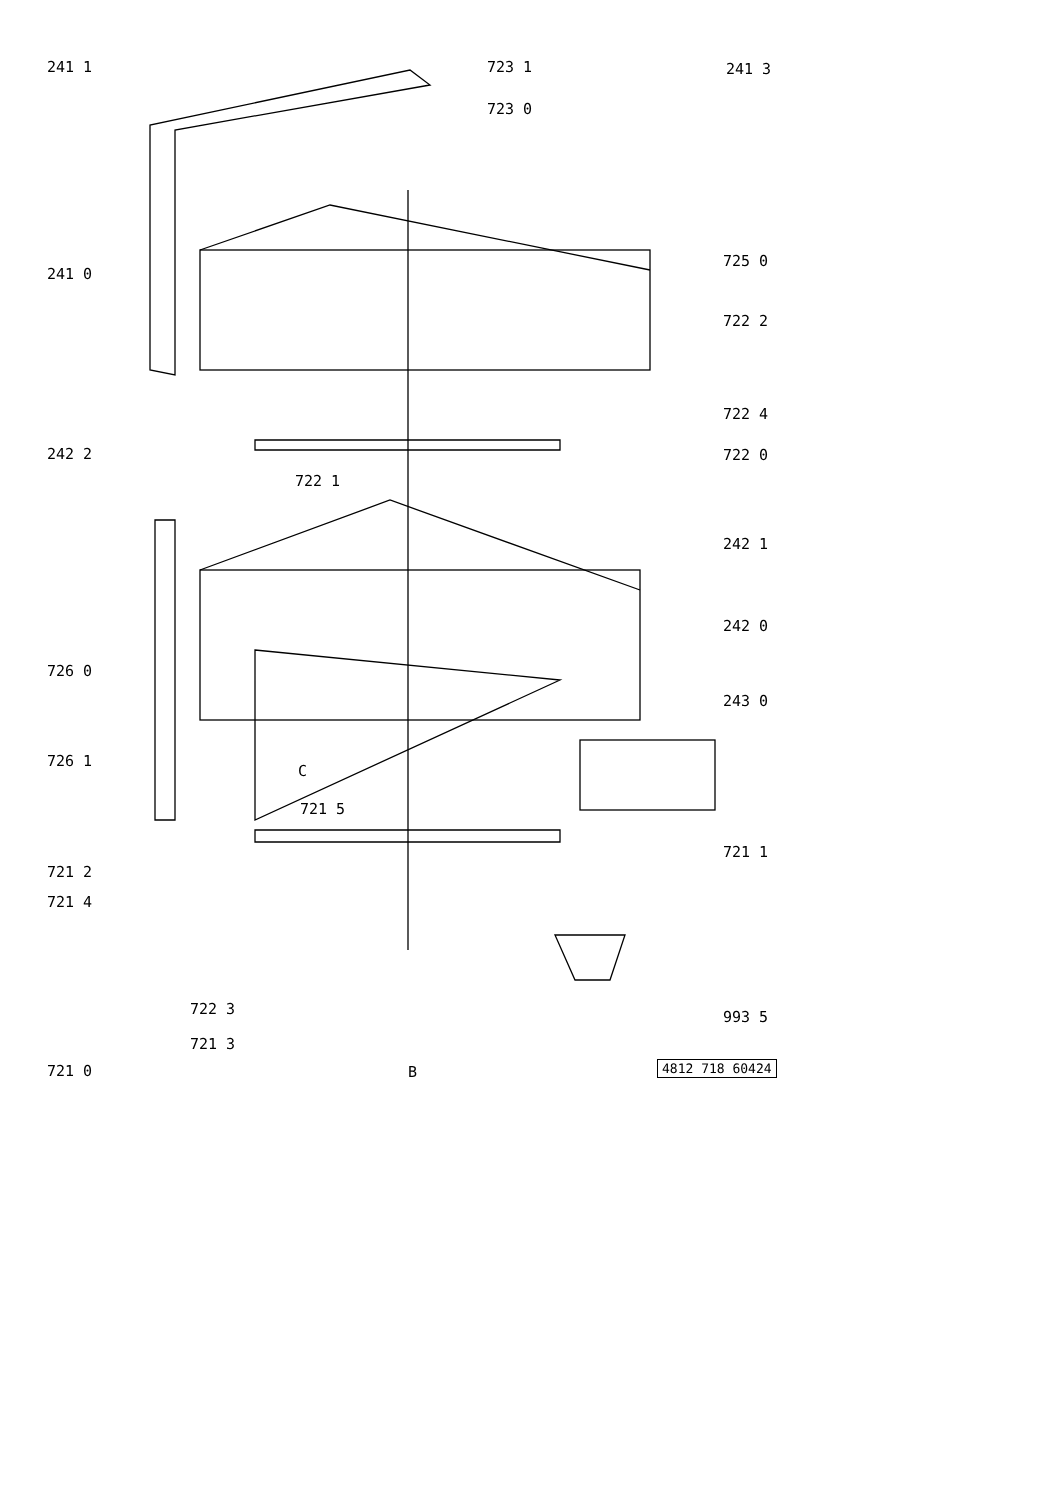241 1 723 1 241 3
723 0
241 0
725 0
722 2
722 4
242 2 722 0
722 1
242 1
242 0
726 0
243 0
726 1
C
721 5
721 1
721 2
721 4
722 3 993 5
721 3
721 0 B 4812 718 60424